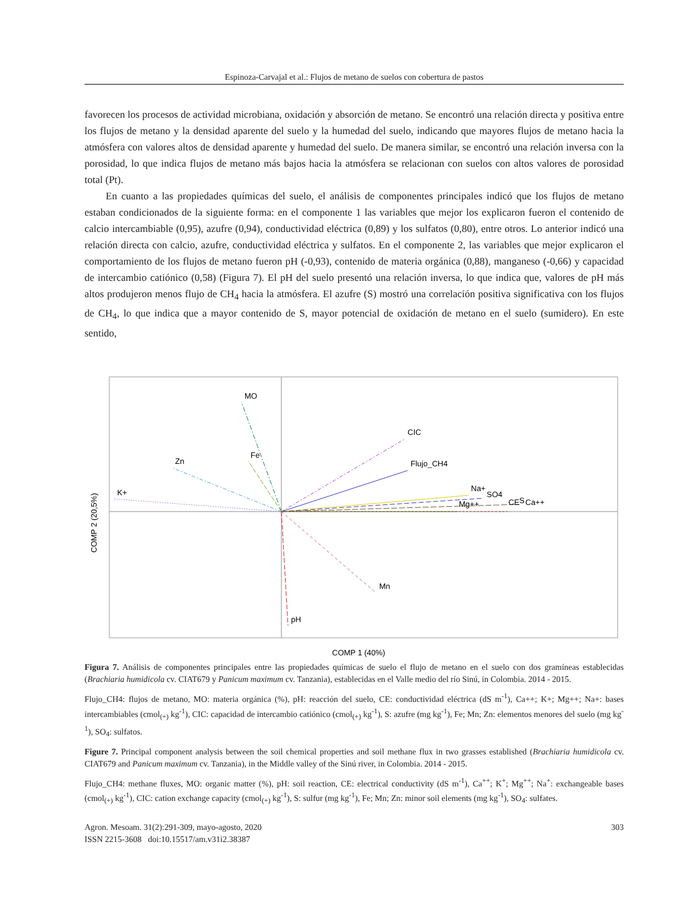Espinoza-Carvajal et al.: Flujos de metano de suelos con cobertura de pastos
favorecen los procesos de actividad microbiana, oxidación y absorción de metano. Se encontró una relación directa y positiva entre los flujos de metano y la densidad aparente del suelo y la humedad del suelo, indicando que mayores flujos de metano hacia la atmósfera con valores altos de densidad aparente y humedad del suelo. De manera similar, se encontró una relación inversa con la porosidad, lo que indica flujos de metano más bajos hacia la atmósfera se relacionan con suelos con altos valores de porosidad total (Pt).
En cuanto a las propiedades químicas del suelo, el análisis de componentes principales indicó que los flujos de metano estaban condicionados de la siguiente forma: en el componente 1 las variables que mejor los explicaron fueron el contenido de calcio intercambiable (0,95), azufre (0,94), conductividad eléctrica (0,89) y los sulfatos (0,80), entre otros. Lo anterior indicó una relación directa con calcio, azufre, conductividad eléctrica y sulfatos. En el componente 2, las variables que mejor explicaron el comportamiento de los flujos de metano fueron pH (-0,93), contenido de materia orgánica (0,88), manganeso (-0,66) y capacidad de intercambio catiónico (0,58) (Figura 7). El pH del suelo presentó una relación inversa, lo que indica que, valores de pH más altos produjeron menos flujo de CH<sub>4</sub> hacia la atmósfera. El azufre (S) mostró una correlación positiva significativa con los flujos de CH<sub>4</sub>, lo que indica que a mayor contenido de S, mayor potencial de oxidación de metano en el suelo (sumidero). En este sentido,
MO
Fe
Zn
K+
CIC
Flujo_CH4
Na+
SO4
Mg++
CE
S
Ca++
Mn
pH
COMP 1 (40%)
COMP 2 (20,5%)
Figura 7. Análisis de componentes principales entre las propiedades químicas de suelo el flujo de metano en el suelo con dos gramíneas establecidas (Brachiaria humidicola cv. CIAT679 y Panicum maximum cv. Tanzania), establecidas en el Valle medio del río Sinú, in Colombia. 2014 - 2015.
Flujo_CH4: flujos de metano, MO: materia orgánica (%), pH: reacción del suelo, CE: conductividad eléctrica (dS m<sup>-1</sup>), Ca++; K+; Mg++; Na+: bases intercambiables (cmol<sub>(+)</sub> kg<sup>-1</sup>), CIC: capacidad de intercambio catiónico (cmol<sub>(+)</sub> kg<sup>-1</sup>), S: azufre (mg kg<sup>-1</sup>), Fe; Mn; Zn: elementos menores del suelo (mg kg<sup>-1</sup>), SO<sub>4</sub>: sulfatos.
Figure 7. Principal component analysis between the soil chemical properties and soil methane flux in two grasses established (Brachiaria humidicola cv. CIAT679 and Panicum maximum cv. Tanzania), in the Middle valley of the Sinú river, in Colombia. 2014 - 2015.
Flujo_CH4: methane fluxes, MO: organic matter (%), pH: soil reaction, CE: electrical conductivity (dS m<sup>-1</sup>), Ca<sup>++</sup>; K<sup>+</sup>; Mg<sup>++</sup>; Na<sup>+</sup>: exchangeable bases (cmol<sub>(+)</sub> kg<sup>-1</sup>), CIC: cation exchange capacity (cmol<sub>(+)</sub> kg<sup>-1</sup>), S: sulfur (mg kg<sup>-1</sup>), Fe; Mn; Zn: minor soil elements (mg kg<sup>-1</sup>), SO<sub>4</sub>: sulfates.
Agron. Mesoam. 31(2):291-309, mayo-agosto, 2020 303
ISSN 2215-3608 doi:10.15517/am.v31i2.38387